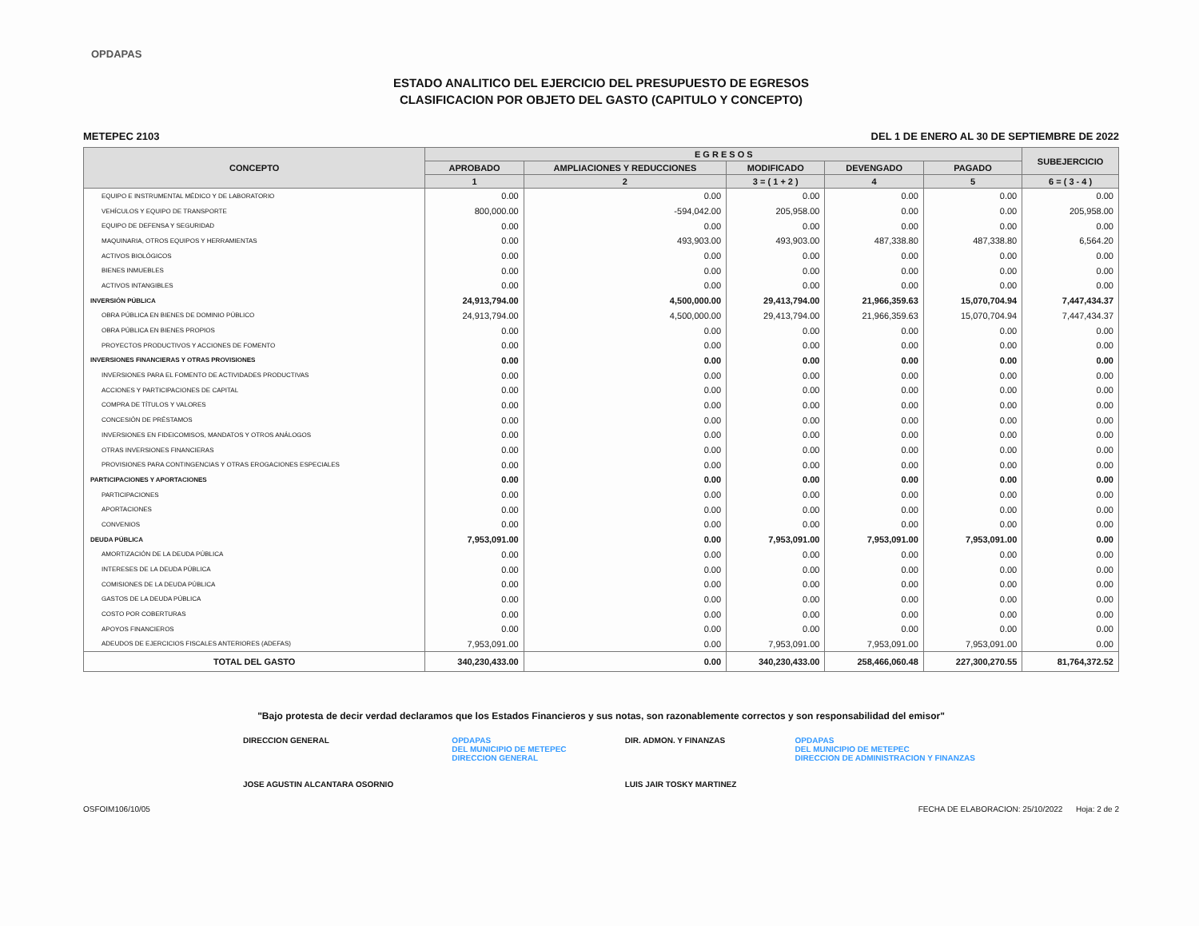OPDAPAS
ESTADO ANALITICO DEL EJERCICIO DEL PRESUPUESTO DE EGRESOS
CLASIFICACION POR OBJETO DEL GASTO (CAPITULO Y CONCEPTO)
METEPEC 2103 DEL 1 DE ENERO AL 30 DE SEPTIEMBRE DE 2022
| CONCEPTO | E G R E S O S | | | | | SUBEJERCICIO |
| --- | --- | --- | --- | --- | --- | --- |
| | APROBADO | AMPLIACIONES Y REDUCCIONES | MODIFICADO | DEVENGADO | PAGADO | |
| | 1 | 2 | 3 = ( 1 + 2 ) | 4 | 5 | 6 = ( 3 - 4 ) |
| EQUIPO E INSTRUMENTAL MÉDICO Y DE LABORATORIO | 0.00 | 0.00 | 0.00 | 0.00 | 0.00 | 0.00 |
| VEHÍCULOS Y EQUIPO DE TRANSPORTE | 800,000.00 | -594,042.00 | 205,958.00 | 0.00 | 0.00 | 205,958.00 |
| EQUIPO DE DEFENSA Y SEGURIDAD | 0.00 | 0.00 | 0.00 | 0.00 | 0.00 | 0.00 |
| MAQUINARIA, OTROS EQUIPOS Y HERRAMIENTAS | 0.00 | 493,903.00 | 493,903.00 | 487,338.80 | 487,338.80 | 6,564.20 |
| ACTIVOS BIOLÓGICOS | 0.00 | 0.00 | 0.00 | 0.00 | 0.00 | 0.00 |
| BIENES INMUEBLES | 0.00 | 0.00 | 0.00 | 0.00 | 0.00 | 0.00 |
| ACTIVOS INTANGIBLES | 0.00 | 0.00 | 0.00 | 0.00 | 0.00 | 0.00 |
| INVERSIÓN PÚBLICA | 24,913,794.00 | 4,500,000.00 | 29,413,794.00 | 21,966,359.63 | 15,070,704.94 | 7,447,434.37 |
| OBRA PÚBLICA EN BIENES DE DOMINIO PÚBLICO | 24,913,794.00 | 4,500,000.00 | 29,413,794.00 | 21,966,359.63 | 15,070,704.94 | 7,447,434.37 |
| OBRA PÚBLICA EN BIENES PROPIOS | 0.00 | 0.00 | 0.00 | 0.00 | 0.00 | 0.00 |
| PROYECTOS PRODUCTIVOS Y ACCIONES DE FOMENTO | 0.00 | 0.00 | 0.00 | 0.00 | 0.00 | 0.00 |
| INVERSIONES FINANCIERAS Y OTRAS PROVISIONES | 0.00 | 0.00 | 0.00 | 0.00 | 0.00 | 0.00 |
| INVERSIONES PARA EL FOMENTO DE ACTIVIDADES PRODUCTIVAS | 0.00 | 0.00 | 0.00 | 0.00 | 0.00 | 0.00 |
| ACCIONES Y PARTICIPACIONES DE CAPITAL | 0.00 | 0.00 | 0.00 | 0.00 | 0.00 | 0.00 |
| COMPRA DE TÍTULOS Y VALORES | 0.00 | 0.00 | 0.00 | 0.00 | 0.00 | 0.00 |
| CONCESIÓN DE PRÉSTAMOS | 0.00 | 0.00 | 0.00 | 0.00 | 0.00 | 0.00 |
| INVERSIONES EN FIDEICOMISOS, MANDATOS Y OTROS ANÁLOGOS | 0.00 | 0.00 | 0.00 | 0.00 | 0.00 | 0.00 |
| OTRAS INVERSIONES FINANCIERAS | 0.00 | 0.00 | 0.00 | 0.00 | 0.00 | 0.00 |
| PROVISIONES PARA CONTINGENCIAS Y OTRAS EROGACIONES ESPECIALES | 0.00 | 0.00 | 0.00 | 0.00 | 0.00 | 0.00 |
| PARTICIPACIONES Y APORTACIONES | 0.00 | 0.00 | 0.00 | 0.00 | 0.00 | 0.00 |
| PARTICIPACIONES | 0.00 | 0.00 | 0.00 | 0.00 | 0.00 | 0.00 |
| APORTACIONES | 0.00 | 0.00 | 0.00 | 0.00 | 0.00 | 0.00 |
| CONVENIOS | 0.00 | 0.00 | 0.00 | 0.00 | 0.00 | 0.00 |
| DEUDA PÚBLICA | 7,953,091.00 | 0.00 | 7,953,091.00 | 7,953,091.00 | 7,953,091.00 | 0.00 |
| AMORTIZACIÓN DE LA DEUDA PÚBLICA | 0.00 | 0.00 | 0.00 | 0.00 | 0.00 | 0.00 |
| INTERESES DE LA DEUDA PÚBLICA | 0.00 | 0.00 | 0.00 | 0.00 | 0.00 | 0.00 |
| COMISIONES DE LA DEUDA PÚBLICA | 0.00 | 0.00 | 0.00 | 0.00 | 0.00 | 0.00 |
| GASTOS DE LA DEUDA PÚBLICA | 0.00 | 0.00 | 0.00 | 0.00 | 0.00 | 0.00 |
| COSTO POR COBERTURAS | 0.00 | 0.00 | 0.00 | 0.00 | 0.00 | 0.00 |
| APOYOS FINANCIEROS | 0.00 | 0.00 | 0.00 | 0.00 | 0.00 | 0.00 |
| ADEUDOS DE EJERCICIOS FISCALES ANTERIORES (ADEFAS) | 7,953,091.00 | 0.00 | 7,953,091.00 | 7,953,091.00 | 7,953,091.00 | 0.00 |
| TOTAL DEL GASTO | 340,230,433.00 | 0.00 | 340,230,433.00 | 258,466,060.48 | 227,300,270.55 | 81,764,372.52 |
"Bajo protesta de decir verdad declaramos que los Estados Financieros y sus notas, son razonablemente correctos y son responsabilidad del emisor"
DIRECCION GENERAL
JOSE AGUSTIN ALCANTARA OSORNIO
OPDAPAS
DEL MUNICIPIO DE METEPEC
DIRECCION GENERAL
DIR. ADMON. Y FINANZAS
LUIS JAIR TOSKY MARTINEZ
OPDAPAS
DEL MUNICIPIO DE METEPEC
DIRECCION DE ADMINISTRACION Y FINANZAS
OSFOIM106/10/05 FECHA DE ELABORACION: 25/10/2022 Hoja: 2 de 2